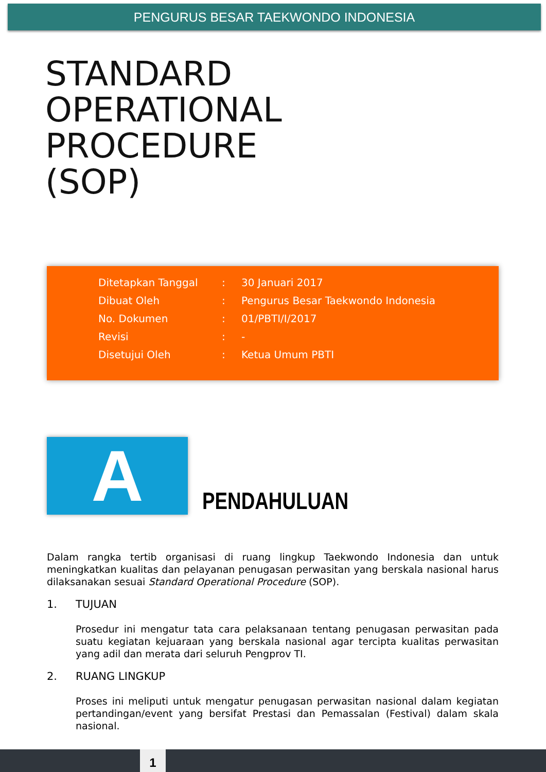PENGURUS BESAR TAEKWONDO INDONESIA
STANDARD
OPERATIONAL
PROCEDURE
(SOP)
| Ditetapkan Tanggal | : | 30 Januari 2017 |
| Dibuat Oleh | : | Pengurus Besar Taekwondo Indonesia |
| No. Dokumen | : | 01/PBTI/I/2017 |
| Revisi | : | - |
| Disetujui Oleh | : | Ketua Umum PBTI |
A
PENDAHULUAN
Dalam rangka tertib organisasi di ruang lingkup Taekwondo Indonesia dan untuk meningkatkan kualitas dan pelayanan penugasan perwasitan yang berskala nasional harus dilaksanakan sesuai Standard Operational Procedure (SOP).
1. TUJUAN
Prosedur ini mengatur tata cara pelaksanaan tentang penugasan perwasitan pada suatu kegiatan kejuaraan yang berskala nasional agar tercipta kualitas perwasitan yang adil dan merata dari seluruh Pengprov TI.
2. RUANG LINGKUP
Proses ini meliputi untuk mengatur penugasan perwasitan nasional dalam kegiatan pertandingan/event yang bersifat Prestasi dan Pemassalan (Festival) dalam skala nasional.
1